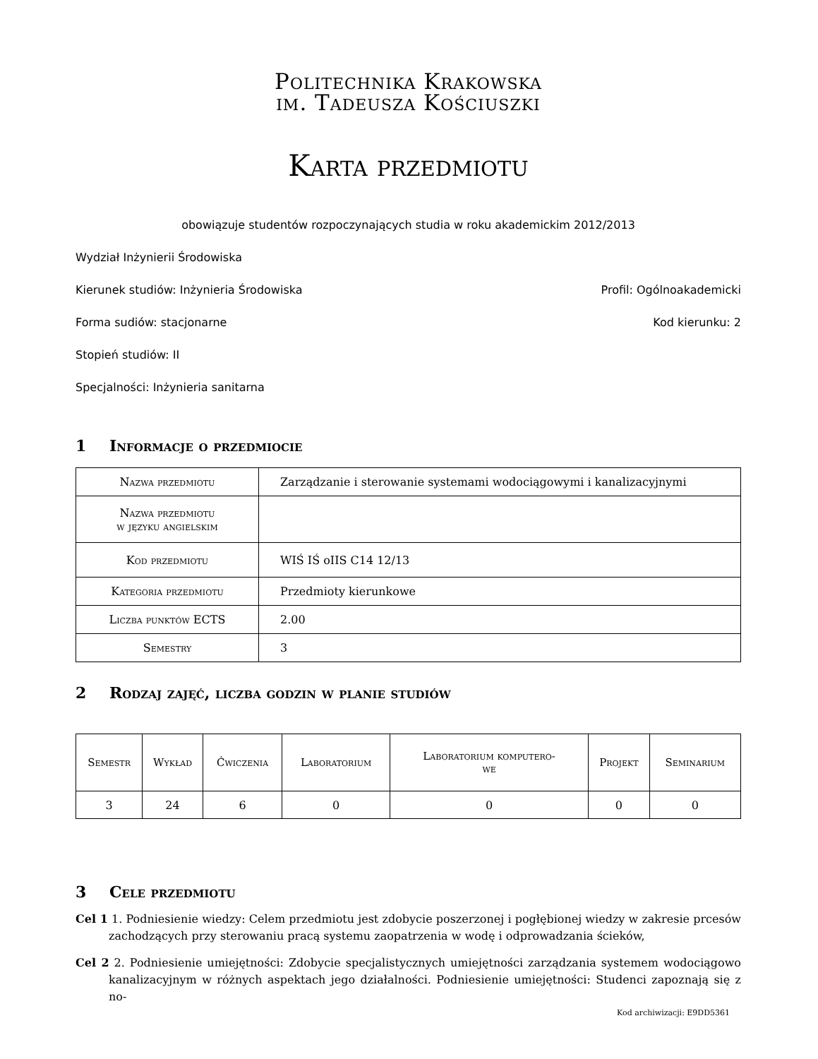Politechnika Krakowska
im. Tadeusza Kościuszki
Karta przedmiotu
obowiązuje studentów rozpoczynających studia w roku akademickim 2012/2013
Wydział Inżynierii Środowiska
Kierunek studiów: Inżynieria Środowiska Profil: Ogólnoakademicki
Forma sudiów: stacjonarne Kod kierunku: 2
Stopień studiów: II
Specjalności: Inżynieria sanitarna
1 Informacje o przedmiocie
| Nazwa przedmiotu | Zarządzanie i sterowanie systemami wodociągowymi i kanalizacyjnymi |
| Nazwa przedmiotu w języku angielskim | |
| Kod przedmiotu | WIŚ IŚ oIIS C14 12/13 |
| Kategoria przedmiotu | Przedmioty kierunkowe |
| Liczba punktów ECTS | 2.00 |
| Semestry | 3 |
2 Rodzaj zajęć, liczba godzin w planie studiów
| Semestr | Wykład | Ćwiczenia | Laboratorium | Laboratorium komputero- we | Projekt | Seminarium |
| --- | --- | --- | --- | --- | --- | --- |
| 3 | 24 | 6 | 0 | 0 | 0 | 0 |
3 Cele przedmiotu
Cel 1 1. Podniesienie wiedzy: Celem przedmiotu jest zdobycie poszerzonej i pogłębionej wiedzy w zakresie prcesów zachodzących przy sterowaniu pracą systemu zaopatrzenia w wodę i odprowadzania ścieków,
Cel 2 2. Podniesienie umiejętności: Zdobycie specjalistycznych umiejętności zarządzania systemem wodociągowo kanalizacyjnym w różnych aspektach jego działalności. Podniesienie umiejętności: Studenci zapoznają się z no-
Kod archiwizacji: E9DD5361